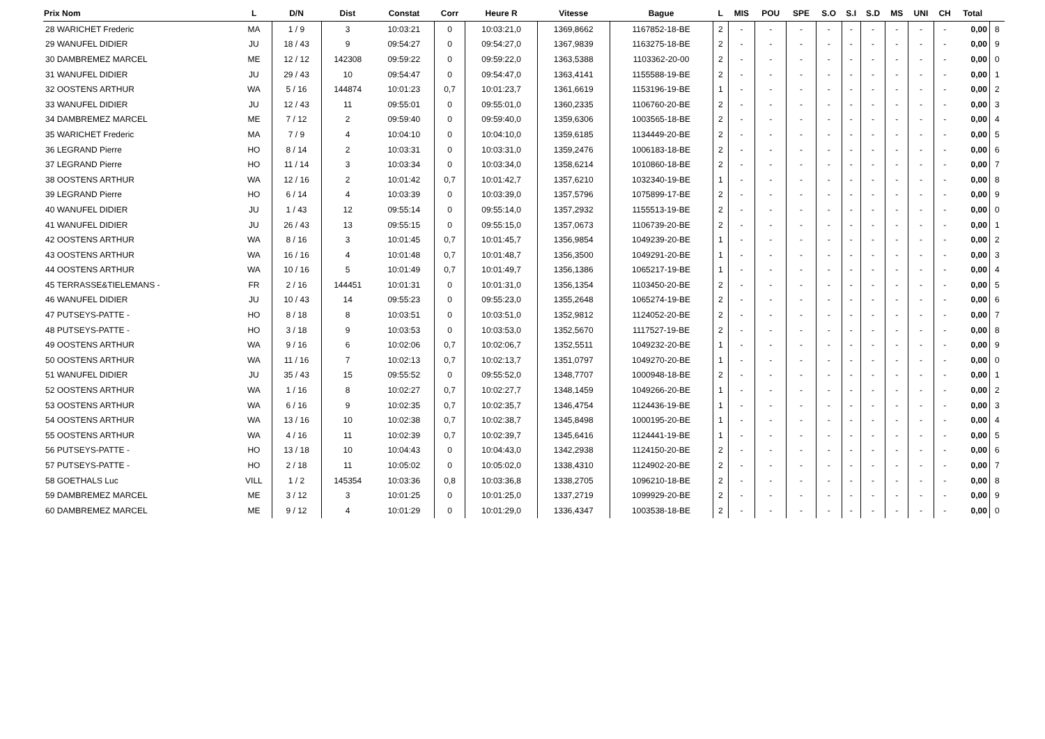| Prix Nom | L | D/N | Dist | Constat | Corr | Heure R | Vitesse | Bague | L | MIS | POU | SPE | S.O | S.I | S.D | MS | UNI | CH | Total | |
| --- | --- | --- | --- | --- | --- | --- | --- | --- | --- | --- | --- | --- | --- | --- | --- | --- | --- | --- | --- | --- |
| 28 WARICHET Frederic | MA | 1 / 9 | 3 | 10:03:21 | 0 | 10:03:21,0 | 1369,8662 | 1167852-18-BE | 2 | - | - | - | - | - | - | - | - | - | 0,00 | 8 |
| 29 WANUFEL DIDIER | JU | 18 / 43 | 9 | 09:54:27 | 0 | 09:54:27,0 | 1367,9839 | 1163275-18-BE | 2 | - | - | - | - | - | - | - | - | - | 0,00 | 9 |
| 30 DAMBREMEZ MARCEL | ME | 12 / 12 | 142308 | 09:59:22 | 0 | 09:59:22,0 | 1363,5388 | 1103362-20-00 | 2 | - | - | - | - | - | - | - | - | - | 0,00 | 0 |
| 31 WANUFEL DIDIER | JU | 29 / 43 | 10 | 09:54:47 | 0 | 09:54:47,0 | 1363,4141 | 1155588-19-BE | 2 | - | - | - | - | - | - | - | - | - | 0,00 | 1 |
| 32 OOSTENS ARTHUR | WA | 5 / 16 | 144874 | 10:01:23 | 0,7 | 10:01:23,7 | 1361,6619 | 1153196-19-BE | 1 | - | - | - | - | - | - | - | - | - | 0,00 | 2 |
| 33 WANUFEL DIDIER | JU | 12 / 43 | 11 | 09:55:01 | 0 | 09:55:01,0 | 1360,2335 | 1106760-20-BE | 2 | - | - | - | - | - | - | - | - | - | 0,00 | 3 |
| 34 DAMBREMEZ MARCEL | ME | 7 / 12 | 2 | 09:59:40 | 0 | 09:59:40,0 | 1359,6306 | 1003565-18-BE | 2 | - | - | - | - | - | - | - | - | - | 0,00 | 4 |
| 35 WARICHET Frederic | MA | 7 / 9 | 4 | 10:04:10 | 0 | 10:04:10,0 | 1359,6185 | 1134449-20-BE | 2 | - | - | - | - | - | - | - | - | - | 0,00 | 5 |
| 36 LEGRAND Pierre | HO | 8 / 14 | 2 | 10:03:31 | 0 | 10:03:31,0 | 1359,2476 | 1006183-18-BE | 2 | - | - | - | - | - | - | - | - | - | 0,00 | 6 |
| 37 LEGRAND Pierre | HO | 11 / 14 | 3 | 10:03:34 | 0 | 10:03:34,0 | 1358,6214 | 1010860-18-BE | 2 | - | - | - | - | - | - | - | - | - | 0,00 | 7 |
| 38 OOSTENS ARTHUR | WA | 12 / 16 | 2 | 10:01:42 | 0,7 | 10:01:42,7 | 1357,6210 | 1032340-19-BE | 1 | - | - | - | - | - | - | - | - | - | 0,00 | 8 |
| 39 LEGRAND Pierre | HO | 6 / 14 | 4 | 10:03:39 | 0 | 10:03:39,0 | 1357,5796 | 1075899-17-BE | 2 | - | - | - | - | - | - | - | - | - | 0,00 | 9 |
| 40 WANUFEL DIDIER | JU | 1 / 43 | 12 | 09:55:14 | 0 | 09:55:14,0 | 1357,2932 | 1155513-19-BE | 2 | - | - | - | - | - | - | - | - | - | 0,00 | 0 |
| 41 WANUFEL DIDIER | JU | 26 / 43 | 13 | 09:55:15 | 0 | 09:55:15,0 | 1357,0673 | 1106739-20-BE | 2 | - | - | - | - | - | - | - | - | - | 0,00 | 1 |
| 42 OOSTENS ARTHUR | WA | 8 / 16 | 3 | 10:01:45 | 0,7 | 10:01:45,7 | 1356,9854 | 1049239-20-BE | 1 | - | - | - | - | - | - | - | - | - | 0,00 | 2 |
| 43 OOSTENS ARTHUR | WA | 16 / 16 | 4 | 10:01:48 | 0,7 | 10:01:48,7 | 1356,3500 | 1049291-20-BE | 1 | - | - | - | - | - | - | - | - | - | 0,00 | 3 |
| 44 OOSTENS ARTHUR | WA | 10 / 16 | 5 | 10:01:49 | 0,7 | 10:01:49,7 | 1356,1386 | 1065217-19-BE | 1 | - | - | - | - | - | - | - | - | - | 0,00 | 4 |
| 45 TERRASSE&TIELEMANS - | FR | 2 / 16 | 144451 | 10:01:31 | 0 | 10:01:31,0 | 1356,1354 | 1103450-20-BE | 2 | - | - | - | - | - | - | - | - | - | 0,00 | 5 |
| 46 WANUFEL DIDIER | JU | 10 / 43 | 14 | 09:55:23 | 0 | 09:55:23,0 | 1355,2648 | 1065274-19-BE | 2 | - | - | - | - | - | - | - | - | - | 0,00 | 6 |
| 47 PUTSEYS-PATTE - | HO | 8 / 18 | 8 | 10:03:51 | 0 | 10:03:51,0 | 1352,9812 | 1124052-20-BE | 2 | - | - | - | - | - | - | - | - | - | 0,00 | 7 |
| 48 PUTSEYS-PATTE - | HO | 3 / 18 | 9 | 10:03:53 | 0 | 10:03:53,0 | 1352,5670 | 1117527-19-BE | 2 | - | - | - | - | - | - | - | - | - | 0,00 | 8 |
| 49 OOSTENS ARTHUR | WA | 9 / 16 | 6 | 10:02:06 | 0,7 | 10:02:06,7 | 1352,5511 | 1049232-20-BE | 1 | - | - | - | - | - | - | - | - | - | 0,00 | 9 |
| 50 OOSTENS ARTHUR | WA | 11 / 16 | 7 | 10:02:13 | 0,7 | 10:02:13,7 | 1351,0797 | 1049270-20-BE | 1 | - | - | - | - | - | - | - | - | - | 0,00 | 0 |
| 51 WANUFEL DIDIER | JU | 35 / 43 | 15 | 09:55:52 | 0 | 09:55:52,0 | 1348,7707 | 1000948-18-BE | 2 | - | - | - | - | - | - | - | - | - | 0,00 | 1 |
| 52 OOSTENS ARTHUR | WA | 1 / 16 | 8 | 10:02:27 | 0,7 | 10:02:27,7 | 1348,1459 | 1049266-20-BE | 1 | - | - | - | - | - | - | - | - | - | 0,00 | 2 |
| 53 OOSTENS ARTHUR | WA | 6 / 16 | 9 | 10:02:35 | 0,7 | 10:02:35,7 | 1346,4754 | 1124436-19-BE | 1 | - | - | - | - | - | - | - | - | - | 0,00 | 3 |
| 54 OOSTENS ARTHUR | WA | 13 / 16 | 10 | 10:02:38 | 0,7 | 10:02:38,7 | 1345,8498 | 1000195-20-BE | 1 | - | - | - | - | - | - | - | - | - | 0,00 | 4 |
| 55 OOSTENS ARTHUR | WA | 4 / 16 | 11 | 10:02:39 | 0,7 | 10:02:39,7 | 1345,6416 | 1124441-19-BE | 1 | - | - | - | - | - | - | - | - | - | 0,00 | 5 |
| 56 PUTSEYS-PATTE - | HO | 13 / 18 | 10 | 10:04:43 | 0 | 10:04:43,0 | 1342,2938 | 1124150-20-BE | 2 | - | - | - | - | - | - | - | - | - | 0,00 | 6 |
| 57 PUTSEYS-PATTE - | HO | 2 / 18 | 11 | 10:05:02 | 0 | 10:05:02,0 | 1338,4310 | 1124902-20-BE | 2 | - | - | - | - | - | - | - | - | - | 0,00 | 7 |
| 58 GOETHALS Luc | VILL | 1 / 2 | 145354 | 10:03:36 | 0,8 | 10:03:36,8 | 1338,2705 | 1096210-18-BE | 2 | - | - | - | - | - | - | - | - | - | 0,00 | 8 |
| 59 DAMBREMEZ MARCEL | ME | 3 / 12 | 3 | 10:01:25 | 0 | 10:01:25,0 | 1337,2719 | 1099929-20-BE | 2 | - | - | - | - | - | - | - | - | - | 0,00 | 9 |
| 60 DAMBREMEZ MARCEL | ME | 9 / 12 | 4 | 10:01:29 | 0 | 10:01:29,0 | 1336,4347 | 1003538-18-BE | 2 | - | - | - | - | - | - | - | - | - | 0,00 | 0 |